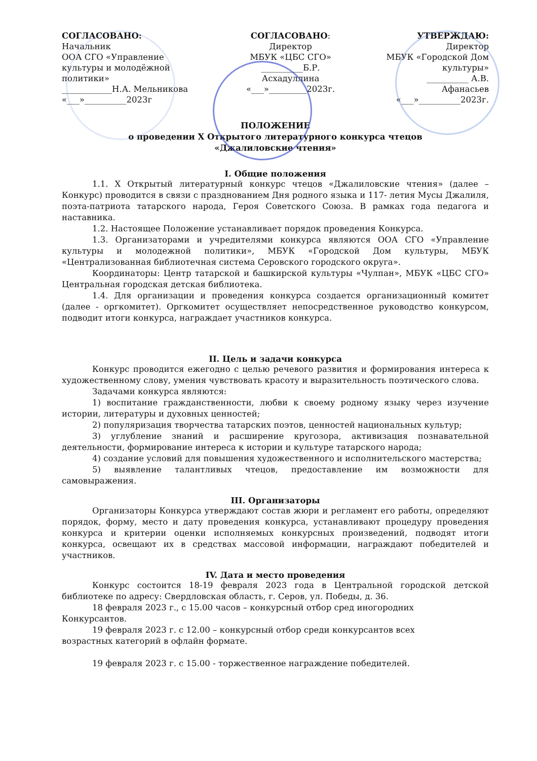СОГЛАСОВАНО:
Начальник
ООА СГО «Управление культуры и молодёжной политики»
____________Н.А. Мельникова
«___»__________2023г
СОГЛАСОВАНО:
Директор
МБУК «ЦБС СГО»
__________Б.Р. Асхадуллина
«___»_________2023г.
УТВЕРЖДАЮ:
Директор
МБУК «Городской Дом культуры»
__________ А.В. Афанасьев
«___»__________2023г.
ПОЛОЖЕНИЕ
о проведении X Открытого литературного конкурса чтецов
«Джалиловские чтения»
I. Общие положения
1.1. X Открытый литературный конкурс чтецов «Джалиловские чтения» (далее – Конкурс) проводится в связи с празднованием Дня родного языка и 117- летия Мусы Джалиля, поэта-патриота татарского народа, Героя Советского Союза. В рамках года педагога и наставника.
1.2. Настоящее Положение устанавливает порядок проведения Конкурса.
1.3. Организаторами и учредителями конкурса являются ООА СГО «Управление культуры и молодежной политики», МБУК «Городской Дом культуры, МБУК «Централизованная библиотечная система Серовского городского округа».
Координаторы: Центр татарской и башкирской культуры «Чулпан», МБУК «ЦБС СГО» Центральная городская детская библиотека.
1.4. Для организации и проведения конкурса создается организационный комитет (далее - оргкомитет). Оргкомитет осуществляет непосредственное руководство конкурсом, подводит итоги конкурса, награждает участников конкурса.
II. Цель и задачи конкурса
Конкурс проводится ежегодно с целью речевого развития и формирования интереса к художественному слову, умения чувствовать красоту и выразительность поэтического слова.
Задачами конкурса являются:
1) воспитание гражданственности, любви к своему родному языку через изучение истории, литературы и духовных ценностей;
2) популяризация творчества татарских поэтов, ценностей национальных культур;
3) углубление знаний и расширение кругозора, активизация познавательной деятельности, формирование интереса к истории и культуре татарского народа;
4) создание условий для повышения художественного и исполнительского мастерства;
5) выявление талантливых чтецов, предоставление им возможности для самовыражения.
III. Организаторы
Организаторы Конкурса утверждают состав жюри и регламент его работы, определяют порядок, форму, место и дату проведения конкурса, устанавливают процедуру проведения конкурса и критерии оценки исполняемых конкурсных произведений, подводят итоги конкурса, освещают их в средствах массовой информации, награждают победителей и участников.
IV. Дата и место проведения
Конкурс состоится 18-19 февраля 2023 года в Центральной городской детской библиотеке по адресу: Свердловская область, г. Серов, ул. Победы, д. 36.
18 февраля 2023 г., с 15.00 часов – конкурсный отбор сред иногородних
Конкурсантов.
19 февраля 2023 г. с 12.00 – конкурсный отбор среди конкурсантов всех
возрастных категорий в офлайн формате.
19 февраля 2023 г. с 15.00 - торжественное награждение победителей.